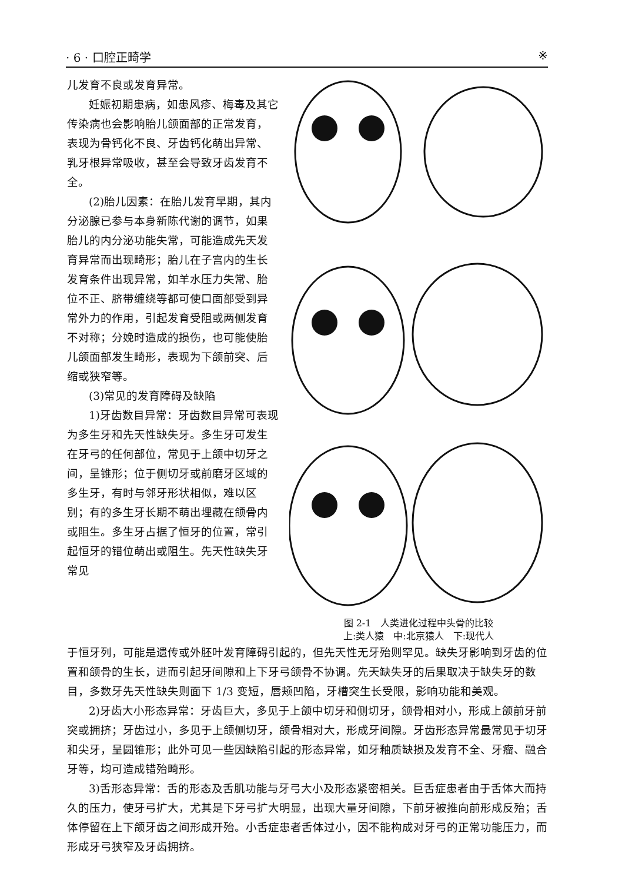· 6 · 口腔正畸学 ※
儿发育不良或发育异常。
妊娠初期患病，如患风疹、梅毒及其它传染病也会影响胎儿颌面部的正常发育，表现为骨钙化不良、牙齿钙化萌出异常、乳牙根异常吸收，甚至会导致牙齿发育不全。
(2)胎儿因素：在胎儿发育早期，其内分泌腺已参与本身新陈代谢的调节，如果胎儿的内分泌功能失常，可能造成先天发育异常而出现畸形；胎儿在子宫内的生长发育条件出现异常，如羊水压力失常、胎位不正、脐带缠绕等都可使口面部受到异常外力的作用，引起发育受阻或两侧发育不对称；分娩时造成的损伤，也可能使胎儿颌面部发生畸形，表现为下颌前突、后缩或狭窄等。
(3)常见的发育障碍及缺陷
1)牙齿数目异常：牙齿数目异常可表现为多生牙和先天性缺失牙。多生牙可发生在牙弓的任何部位，常见于上颌中切牙之间，呈锥形；位于侧切牙或前磨牙区域的多生牙，有时与邻牙形状相似，难以区别；有的多生牙长期不萌出埋藏在颌骨内或阻生。多生牙占据了恒牙的位置，常引起恒牙的错位萌出或阻生。先天性缺失牙常见
图 2-1　人类进化过程中头骨的比较
上:类人猿　中:北京猿人　下:现代人
于恒牙列，可能是遗传或外胚叶发育障碍引起的，但先天性无牙殆则罕见。缺失牙影响到牙齿的位置和颌骨的生长，进而引起牙间隙和上下牙弓颌骨不协调。先天缺失牙的后果取决于缺失牙的数目，多数牙先天性缺失则面下 1/3 变短，唇颊凹陷，牙槽突生长受限，影响功能和美观。
2)牙齿大小形态异常：牙齿巨大，多见于上颌中切牙和侧切牙，颌骨相对小，形成上颌前牙前突或拥挤；牙齿过小，多见于上颌侧切牙，颌骨相对大，形成牙间隙。牙齿形态异常最常见于切牙和尖牙，呈圆锥形；此外可见一些因缺陷引起的形态异常，如牙釉质缺损及发育不全、牙瘤、融合牙等，均可造成错殆畸形。
3)舌形态异常：舌的形态及舌肌功能与牙弓大小及形态紧密相关。巨舌症患者由于舌体大而持久的压力，使牙弓扩大，尤其是下牙弓扩大明显，出现大量牙间隙，下前牙被推向前形成反殆；舌体停留在上下颌牙齿之间形成开殆。小舌症患者舌体过小，因不能构成对牙弓的正常功能压力，而形成牙弓狭窄及牙齿拥挤。